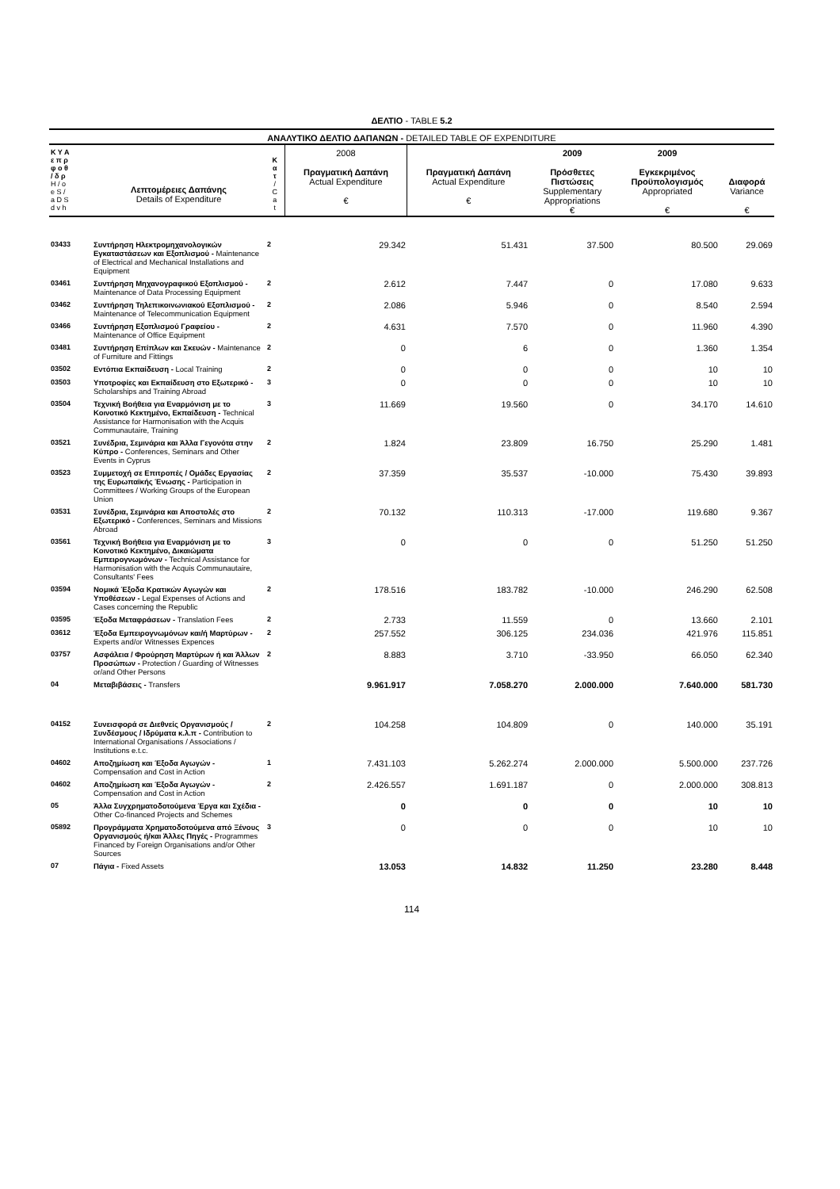ΔΕΛΤΙΟ - TABLE 5.2
| ΑΝΑΛΥΤΙΚΟ ΔΕΛΤΙΟ ΔΑΠΑΝΩΝ - DETAILED TABLE OF EXPENDITURE | | | | | | | |
| Κ Υ Α ε π ρ φ ο θ / δ ρ H / o e S / a D S d v h | Λεπτομέρειες Δαπάνης Details of Expenditure | Κ α τ / C a t | 2008 Πραγματική Δαπάνη Actual Expenditure € | Πραγματική Δαπάνη Actual Expenditure € | 2009 Πρόσθετες Πιστώσεις Supplementary Appropriations € | 2009 Εγκεκριμένος Προϋπολογισμός Appropriated € | Διαφορά Variance € |
| 03433 | Συντήρηση Ηλεκτρομηχανολογικών Εγκαταστάσεων και Εξοπλισμού - Maintenance of Electrical and Mechanical Installations and Equipment | 2 | 29.342 | 51.431 | 37.500 | 80.500 | 29.069 |
| 03461 | Συντήρηση Μηχανογραφικού Εξοπλισμού - Maintenance of Data Processing Equipment | 2 | 2.612 | 7.447 | 0 | 17.080 | 9.633 |
| 03462 | Συντήρηση Τηλεπικοινωνιακού Εξοπλισμού - Maintenance of Telecommunication Equipment | 2 | 2.086 | 5.946 | 0 | 8.540 | 2.594 |
| 03466 | Συντήρηση Εξοπλισμού Γραφείου - Maintenance of Office Equipment | 2 | 4.631 | 7.570 | 0 | 11.960 | 4.390 |
| 03481 | Συντήρηση Επίπλων και Σκευών - Maintenance of Furniture and Fittings | 2 | 0 | 6 | 0 | 1.360 | 1.354 |
| 03502 | Εντόπια Εκπαίδευση - Local Training | 2 | 0 | 0 | 0 | 10 | 10 |
| 03503 | Υποτροφίες και Εκπαίδευση στο Εξωτερικό - Scholarships and Training Abroad | 3 | 0 | 0 | 0 | 10 | 10 |
| 03504 | Τεχνική Βοήθεια για Εναρμόνιση με το Κοινοτικό Κεκτημένο, Εκπαίδευση - Technical Assistance for Harmonisation with the Acquis Communautaire, Training | 3 | 11.669 | 19.560 | 0 | 34.170 | 14.610 |
| 03521 | Συνέδρια, Σεμινάρια και Άλλα Γεγονότα στην Κύπρο - Conferences, Seminars and Other Events in Cyprus | 2 | 1.824 | 23.809 | 16.750 | 25.290 | 1.481 |
| 03523 | Συμμετοχή σε Επιτροπές / Ομάδες Εργασίας της Ευρωπαϊκής Ένωσης - Participation in Committees / Working Groups of the European Union | 2 | 37.359 | 35.537 | -10.000 | 75.430 | 39.893 |
| 03531 | Συνέδρια, Σεμινάρια και Αποστολές στο Εξωτερικό - Conferences, Seminars and Missions Abroad | 2 | 70.132 | 110.313 | -17.000 | 119.680 | 9.367 |
| 03561 | Τεχνική Βοήθεια για Εναρμόνιση με το Κοινοτικό Κεκτημένο, Δικαιώματα Εμπειρογνωμόνων - Technical Assistance for Harmonisation with the Acquis Communautaire, Consultants' Fees | 3 | 0 | 0 | 0 | 51.250 | 51.250 |
| 03594 | Νομικά Έξοδα Κρατικών Αγωγών και Υποθέσεων - Legal Expenses of Actions and Cases concerning the Republic | 2 | 178.516 | 183.782 | -10.000 | 246.290 | 62.508 |
| 03595 | Έξοδα Μεταφράσεων - Translation Fees | 2 | 2.733 | 11.559 | 0 | 13.660 | 2.101 |
| 03612 | Έξοδα Εμπειρογνωμόνων και/ή Μαρτύρων - Experts and/or Witnesses Expences | 2 | 257.552 | 306.125 | 234.036 | 421.976 | 115.851 |
| 03757 | Ασφάλεια / Φρούρηση Μαρτύρων ή και Άλλων Προσώπων - Protection / Guarding of Witnesses or/and Other Persons | 2 | 8.883 | 3.710 | -33.950 | 66.050 | 62.340 |
| 04 | Μεταβιβάσεις - Transfers | | 9.961.917 | 7.058.270 | 2.000.000 | 7.640.000 | 581.730 |
| 04152 | Συνεισφορά σε Διεθνείς Οργανισμούς / Συνδέσμους / Ιδρύματα κ.λ.π - Contribution to International Organisations / Associations / Institutions e.t.c. | 2 | 104.258 | 104.809 | 0 | 140.000 | 35.191 |
| 04602 | Αποζημίωση και Έξοδα Αγωγών - Compensation and Cost in Action | 1 | 7.431.103 | 5.262.274 | 2.000.000 | 5.500.000 | 237.726 |
| 04602 | Αποζημίωση και Έξοδα Αγωγών - Compensation and Cost in Action | 2 | 2.426.557 | 1.691.187 | 0 | 2.000.000 | 308.813 |
| 05 | Άλλα Συγχρηματοδοτούμενα Έργα και Σχέδια - Other Co-financed Projects and Schemes | | 0 | 0 | 0 | 10 | 10 |
| 05892 | Προγράμματα Χρηματοδοτούμενα από Ξένους Οργανισμούς ή/και Άλλες Πηγές - Programmes Financed by Foreign Organisations and/or Other Sources | 3 | 0 | 0 | 0 | 10 | 10 |
| 07 | Πάγια - Fixed Assets | | 13.053 | 14.832 | 11.250 | 23.280 | 8.448 |
114